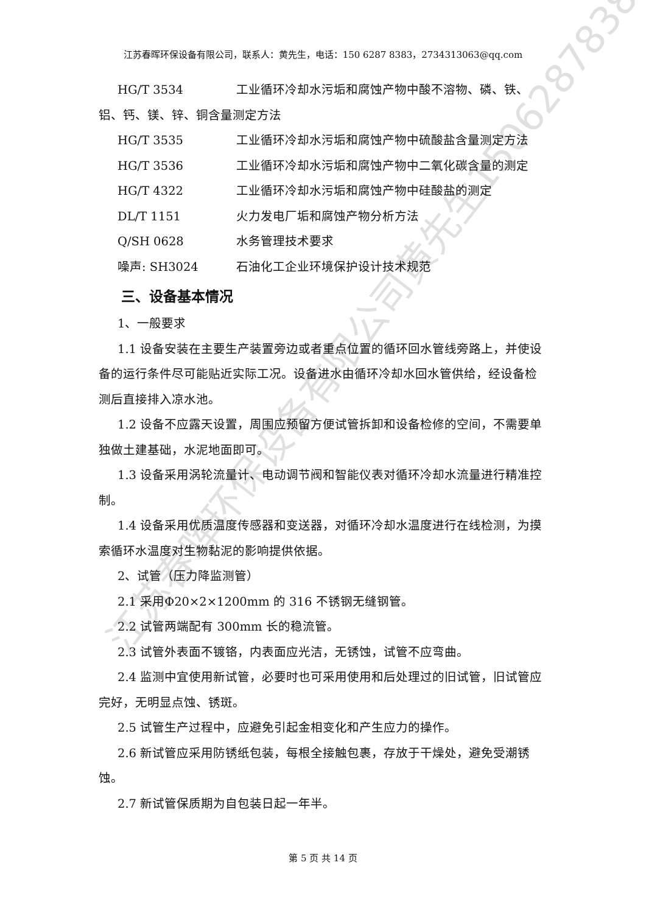江苏春晖环保设备有限公司黄先生15062878383
江苏春晖环保设备有限公司，联系人：黄先生，电话：150 6287 8383，2734313063@qq.com
HG/T 3534 工业循环冷却水污垢和腐蚀产物中酸不溶物、磷、铁、
铝、钙、镁、锌、铜含量测定方法
HG/T 3535 工业循环冷却水污垢和腐蚀产物中硫酸盐含量测定方法
HG/T 3536 工业循环冷却水污垢和腐蚀产物中二氧化碳含量的测定
HG/T 4322 工业循环冷却水污垢和腐蚀产物中硅酸盐的测定
DL/T 1151 火力发电厂垢和腐蚀产物分析方法
Q/SH 0628 水务管理技术要求
噪声: SH3024 石油化工企业环境保护设计技术规范
三、设备基本情况
1、一般要求
1.1 设备安装在主要生产装置旁边或者重点位置的循环回水管线旁路上，并使设备的运行条件尽可能贴近实际工况。设备进水由循环冷却水回水管供给，经设备检测后直接排入凉水池。
1.2 设备不应露天设置，周围应预留方便试管拆卸和设备检修的空间，不需要单独做土建基础，水泥地面即可。
1.3 设备采用涡轮流量计、电动调节阀和智能仪表对循环冷却水流量进行精准控制。
1.4 设备采用优质温度传感器和变送器，对循环冷却水温度进行在线检测，为摸索循环水温度对生物黏泥的影响提供依据。
2、试管（压力降监测管）
2.1 采用Φ20×2×1200mm 的 316 不锈钢无缝钢管。
2.2 试管两端配有 300mm 长的稳流管。
2.3 试管外表面不镀铬，内表面应光洁，无锈蚀，试管不应弯曲。
2.4 监测中宜使用新试管，必要时也可采用使用和后处理过的旧试管，旧试管应完好，无明显点蚀、锈斑。
2.5 试管生产过程中，应避免引起金相变化和产生应力的操作。
2.6 新试管应采用防锈纸包装，每根全接触包裹，存放于干燥处，避免受潮锈蚀。
2.7 新试管保质期为自包装日起一年半。
第 5 页 共 14 页